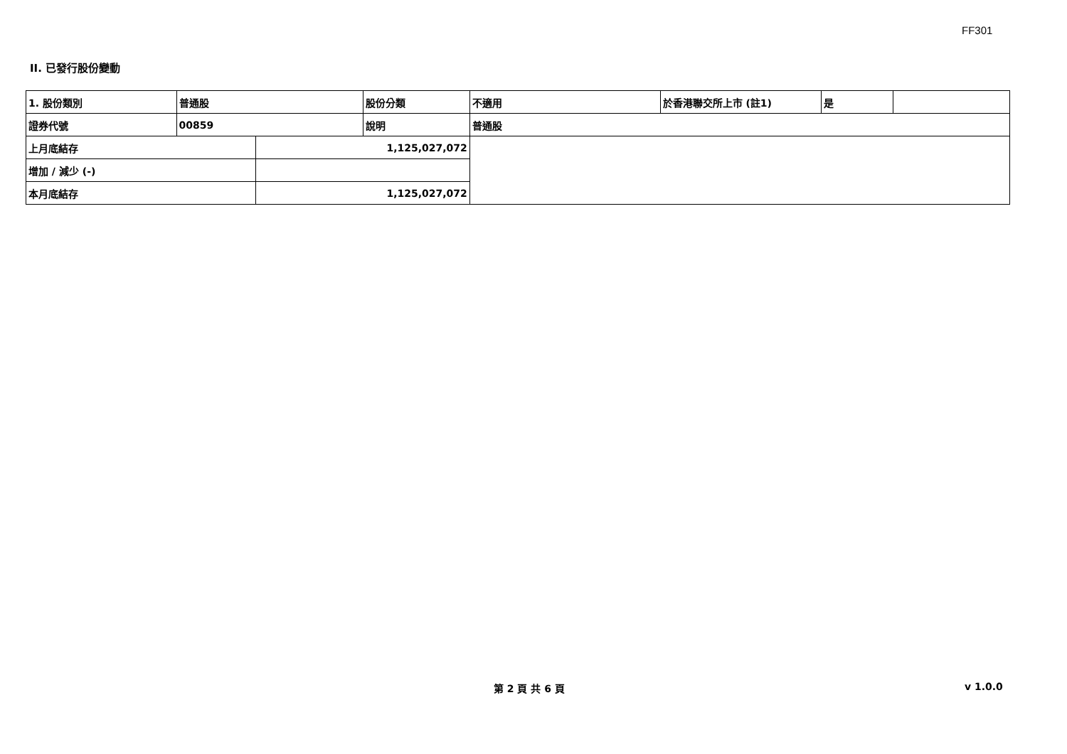FF301
II. 已發行股份變動
| 1. 股份類別 | 普通股 | | 股份分類 | 不適用 | 於香港聯交所上市 (註1) | 是 | |
| 證券代號 | 00859 | | 說明 | 普通股 | | | |
| 上月底結存 | | 1,125,027,072 | | | | | |
| 增加 / 減少 (-) | | | | | | | |
| 本月底結存 | | 1,125,027,072 | | | | | |
第 2 頁 共 6 頁 v 1.0.0